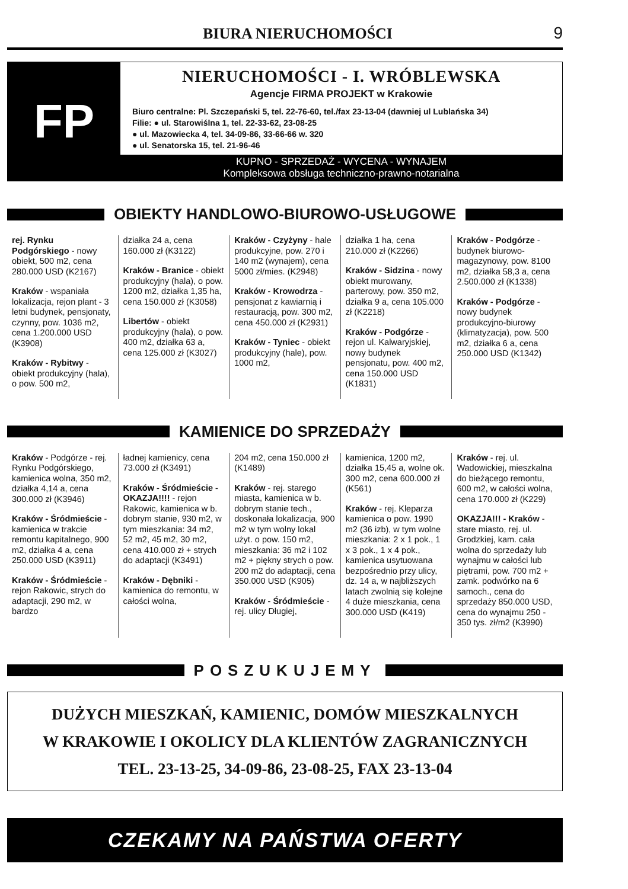BIURA NIERUCHOMOŚCI
9
FP
NIERUCHOMOŚCI - I. WRÓBLEWSKA
Agencje FIRMA PROJEKT w Krakowie
Biuro centralne: Pl. Szczepański 5, tel. 22-76-60, tel./fax 23-13-04 (dawniej ul Lublańska 34)
Filie: ● ul. Starowiślna 1, tel. 22-33-62, 23-08-25
● ul. Mazowiecka 4, tel. 34-09-86, 33-66-66 w. 320
● ul. Senatorska 15, tel. 21-96-46
KUPNO - SPRZEDAŻ - WYCENA - WYNAJEM
Kompleksowa obsługa techniczno-prawno-notarialna
OBIEKTY HANDLOWO-BIUROWO-USŁUGOWE
rej. Rynku Podgórskiego - nowy obiekt, 500 m2, cena 280.000 USD (K2167)
Kraków - wspaniała lokalizacja, rejon plant - 3 letni budynek, pensjonaty, czynny, pow. 1036 m2, cena 1.200.000 USD (K3908)
Kraków - Rybitwy - obiekt produkcyjny (hala), o pow. 500 m2,
działka 24 a, cena 160.000 zł (K3122)
Kraków - Branice - obiekt produkcyjny (hala), o pow. 1200 m2, działka 1,35 ha, cena 150.000 zł (K3058)
Libertów - obiekt produkcyjny (hala), o pow. 400 m2, działka 63 a, cena 125.000 zł (K3027)
Kraków - Czyżyny - hale produkcyjne, pow. 270 i 140 m2 (wynajem), cena 5000 zł/mies. (K2948)
Kraków - Krowodrza - pensjonat z kawiarnią i restauracją, pow. 300 m2, cena 450.000 zł (K2931)
Kraków - Tyniec - obiekt produkcyjny (hale), pow. 1000 m2,
działka 1 ha, cena 210.000 zł (K2266)
Kraków - Sidzina - nowy obiekt murowany, parterowy, pow. 350 m2, działka 9 a, cena 105.000 zł (K2218)
Kraków - Podgórze - rejon ul. Kalwaryjskiej, nowy budynek pensjonatu, pow. 400 m2, cena 150.000 USD (K1831)
Kraków - Podgórze - budynek biurowo-magazynowy, pow. 8100 m2, działka 58,3 a, cena 2.500.000 zł (K1338)
Kraków - Podgórze - nowy budynek produkcyjno-biurowy (klimatyzacja), pow. 500 m2, działka 6 a, cena 250.000 USD (K1342)
KAMIENICE DO SPRZEDAŻY
Kraków - Podgórze - rej. Rynku Podgórskiego, kamienica wolna, 350 m2, działka 4,14 a, cena 300.000 zł (K3946)
Kraków - Śródmieście - kamienica w trakcie remontu kapitalnego, 900 m2, działka 4 a, cena 250.000 USD (K3911)
Kraków - Śródmieście - rejon Rakowic, strych do adaptacji, 290 m2, w bardzo
ładnej kamienicy, cena 73.000 zł (K3491)
Kraków - Śródmieście - OKAZJA!!!! - rejon Rakowic, kamienica w b. dobrym stanie, 930 m2, w tym mieszkania: 34 m2, 52 m2, 45 m2, 30 m2, cena 410.000 zł + strych do adaptacji (K3491)
Kraków - Dębniki - kamienica do remontu, w całości wolna,
204 m2, cena 150.000 zł (K1489)
Kraków - rej. starego miasta, kamienica w b. dobrym stanie tech., doskonała lokalizacja, 900 m2 w tym wolny lokal użyt. o pow. 150 m2, mieszkania: 36 m2 i 102 m2 + piękny strych o pow. 200 m2 do adaptacji, cena 350.000 USD (K905)
Kraków - Śródmieście - rej. ulicy Długiej,
kamienica, 1200 m2, działka 15,45 a, wolne ok. 300 m2, cena 600.000 zł (K561)
Kraków - rej. Kleparza kamienica o pow. 1990 m2 (36 izb), w tym wolne mieszkania: 2 x 1 pok., 1 x 3 pok., 1 x 4 pok., kamienica usytuowana bezpośrednio przy ulicy, dz. 14 a, w najbliższych latach zwolnią się kolejne 4 duże mieszkania, cena 300.000 USD (K419)
Kraków - rej. ul. Wadowickiej, mieszkalna do bieżącego remontu, 600 m2, w całości wolna, cena 170.000 zł (K229)
OKAZJA!!! - Kraków - stare miasto, rej. ul. Grodzkiej, kam. cała wolna do sprzedaży lub wynajmu w całości lub piętrami, pow. 700 m2 + zamk. podwórko na 6 samoch., cena do sprzedaży 850.000 USD, cena do wynajmu 250 - 350 tys. zł/m2 (K3990)
POSZUKUJEMY
DUŻYCH MIESZKAŃ, KAMIENIC, DOMÓW MIESZKALNYCH
W KRAKOWIE I OKOLICY DLA KLIENTÓW ZAGRANICZNYCH
TEL. 23-13-25, 34-09-86, 23-08-25, FAX 23-13-04
CZEKAMY NA PAŃSTWA OFERTY